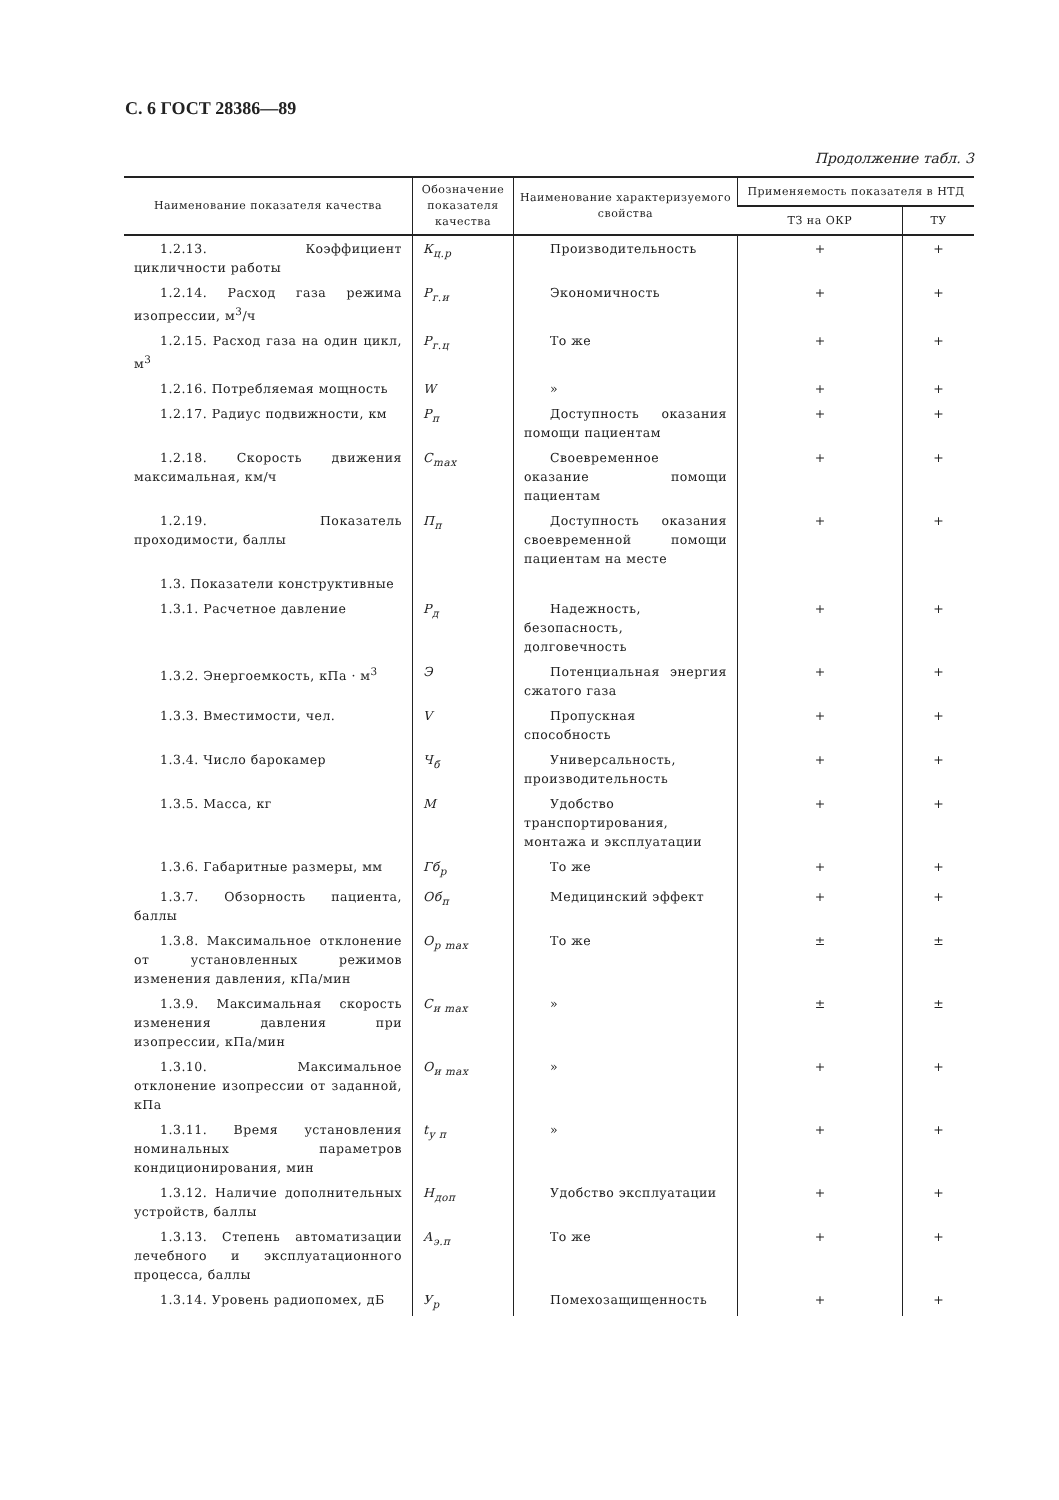С. 6 ГОСТ 28386—89
Продолжение табл. 3
| Наименование показателя качества | Обозначение показателя качества | Наименование характеризуемого свойства | Применяемость показателя в НТД | |
| --- | --- | --- | --- | --- |
| | | | ТЗ на ОКР | ТУ |
| 1.2.13. Коэффициент цикличности работы | К<sub>ц.р</sub> | Производительность | + | + |
| 1.2.14. Расход газа режима изопрессии, м<sup>3</sup>/ч | Р<sub>г.и</sub> | Экономичность | + | + |
| 1.2.15. Расход газа на один цикл, м<sup>3</sup> | Р<sub>г.ц</sub> | То же | + | + |
| 1.2.16. Потребляемая мощность | W | » | + | + |
| 1.2.17. Радиус подвижности, км | Р<sub>п</sub> | Доступность оказания помощи пациентам | + | + |
| 1.2.18. Скорость движения максимальная, км/ч | С<sub>max</sub> | Своевременное оказание помощи пациентам | + | + |
| 1.2.19. Показатель проходимости, баллы | П<sub>п</sub> | Доступность оказания своевременной помощи пациентам на месте | + | + |
| 1.3. Показатели конструктивные | | | | |
| 1.3.1. Расчетное давление | Р<sub>д</sub> | Надежность, безопасность, долговечность | + | + |
| 1.3.2. Энергоемкость, кПа · м<sup>3</sup> | Э | Потенциальная энергия сжатого газа | + | + |
| 1.3.3. Вместимости, чел. | V | Пропускная способность | + | + |
| 1.3.4. Число барокамер | Ч<sub>б</sub> | Универсальность, производительность | + | + |
| 1.3.5. Масса, кг | М | Удобство транспортирования, монтажа и эксплуатации | + | + |
| 1.3.6. Габаритные размеры, мм | Гб<sub>р</sub> | То же | + | + |
| 1.3.7. Обзорность пациента, баллы | Об<sub>п</sub> | Медицинский эффект | + | + |
| 1.3.8. Максимальное отклонение от установленных режимов изменения давления, кПа/мин | О<sub>р max</sub> | То же | ± | ± |
| 1.3.9. Максимальная скорость изменения давления при изопрессии, кПа/мин | С<sub>и max</sub> | » | ± | ± |
| 1.3.10. Максимальное отклонение изопрессии от заданной, кПа | О<sub>и max</sub> | » | + | + |
| 1.3.11. Время установления номинальных параметров кондиционирования, мин | t<sub>у п</sub> | » | + | + |
| 1.3.12. Наличие дополнительных устройств, баллы | Н<sub>доп</sub> | Удобство эксплуатации | + | + |
| 1.3.13. Степень автоматизации лечебного и эксплуатационного процесса, баллы | А<sub>э.п</sub> | То же | + | + |
| 1.3.14. Уровень радиопомех, дБ | У<sub>р</sub> | Помехозащищенность | + | + |